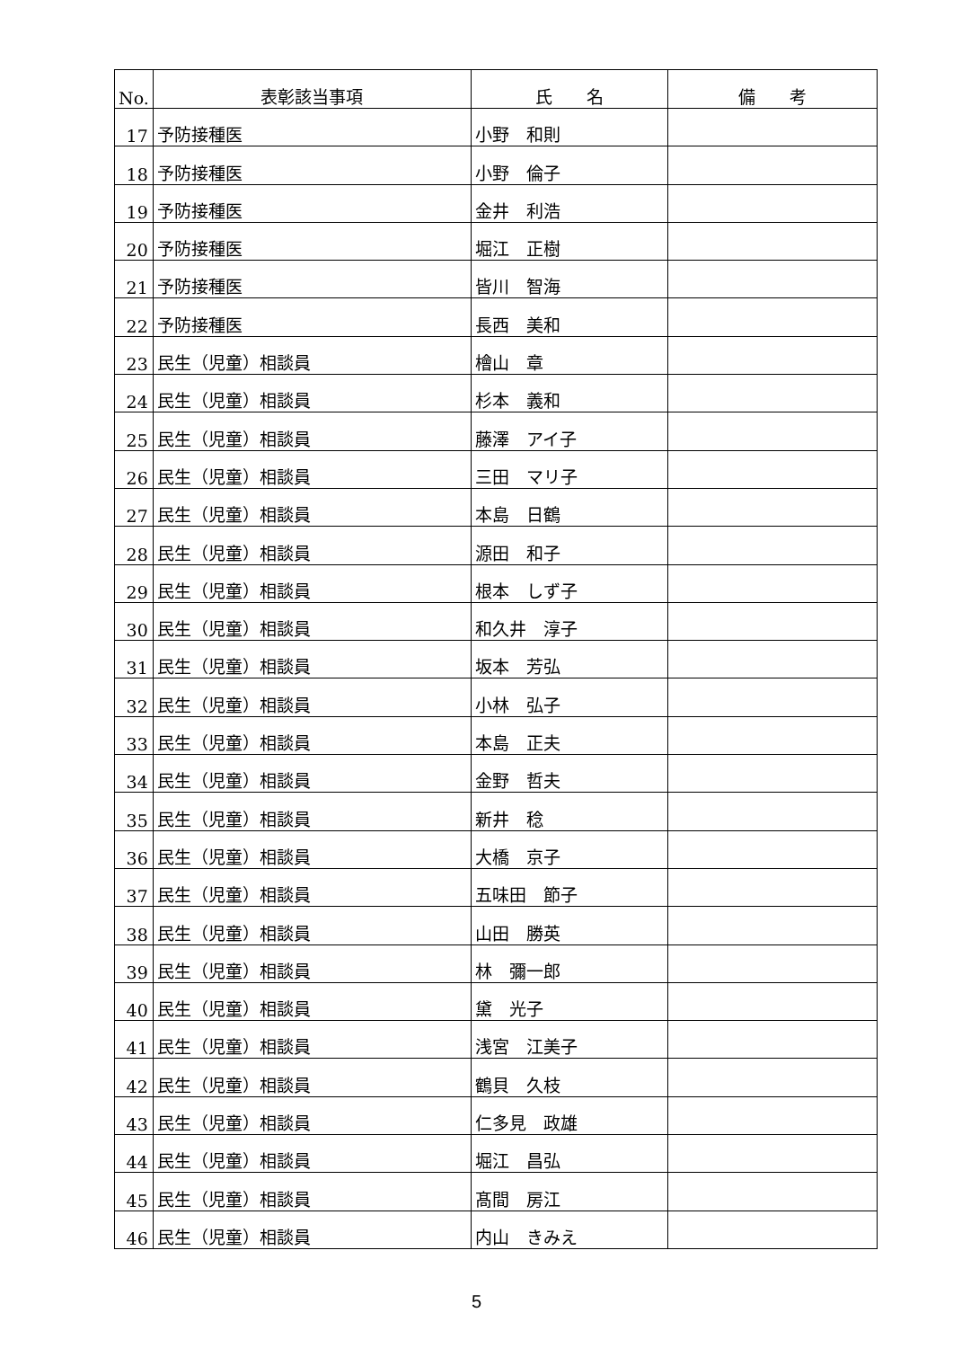| No. | 表彰該当事項 | 氏 名 | 備 考 |
| --- | --- | --- | --- |
| 17 | 予防接種医 | 小野 和則 | |
| 18 | 予防接種医 | 小野 倫子 | |
| 19 | 予防接種医 | 金井 利浩 | |
| 20 | 予防接種医 | 堀江 正樹 | |
| 21 | 予防接種医 | 皆川 智海 | |
| 22 | 予防接種医 | 長西 美和 | |
| 23 | 民生（児童）相談員 | 檜山 章 | |
| 24 | 民生（児童）相談員 | 杉本 義和 | |
| 25 | 民生（児童）相談員 | 藤澤 アイ子 | |
| 26 | 民生（児童）相談員 | 三田 マリ子 | |
| 27 | 民生（児童）相談員 | 本島 日鶴 | |
| 28 | 民生（児童）相談員 | 源田 和子 | |
| 29 | 民生（児童）相談員 | 根本 しず子 | |
| 30 | 民生（児童）相談員 | 和久井 淳子 | |
| 31 | 民生（児童）相談員 | 坂本 芳弘 | |
| 32 | 民生（児童）相談員 | 小林 弘子 | |
| 33 | 民生（児童）相談員 | 本島 正夫 | |
| 34 | 民生（児童）相談員 | 金野 哲夫 | |
| 35 | 民生（児童）相談員 | 新井 稔 | |
| 36 | 民生（児童）相談員 | 大橋 京子 | |
| 37 | 民生（児童）相談員 | 五味田 節子 | |
| 38 | 民生（児童）相談員 | 山田 勝英 | |
| 39 | 民生（児童）相談員 | 林 彌一郎 | |
| 40 | 民生（児童）相談員 | 黛 光子 | |
| 41 | 民生（児童）相談員 | 浅宮 江美子 | |
| 42 | 民生（児童）相談員 | 鶴貝 久枝 | |
| 43 | 民生（児童）相談員 | 仁多見 政雄 | |
| 44 | 民生（児童）相談員 | 堀江 昌弘 | |
| 45 | 民生（児童）相談員 | 髙間 房江 | |
| 46 | 民生（児童）相談員 | 内山 きみえ | |
5